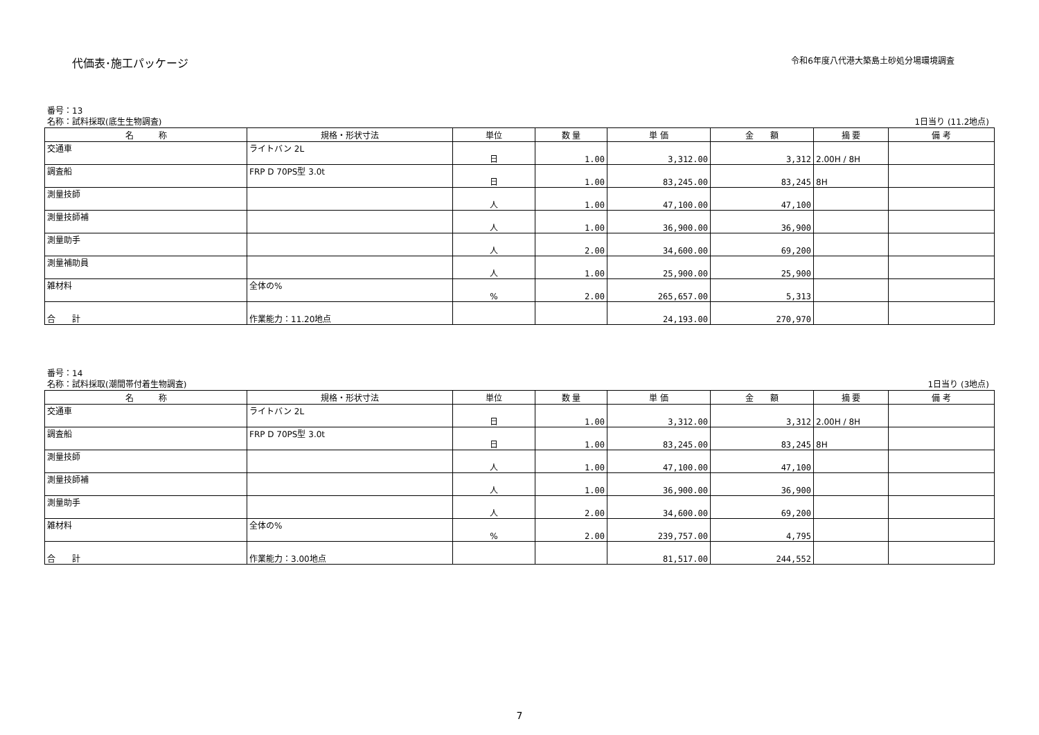代価表･施工パッケージ
令和6年度八代港大築島土砂処分場環境調査
番号：13
名称：試料採取(底生生物調査) 1日当り (11.2地点)
| 名 称 | 規格・形状寸法 | 単位 | 数 量 | 単 価 | 金 額 | 摘 要 | 備 考 |
| --- | --- | --- | --- | --- | --- | --- | --- |
| 交通車 | ライトバン 2L | 日 | 1.00 | 3,312.00 | 3,312 | 2.00H / 8H | |
| 調査船 | FRP D 70PS型 3.0t | 日 | 1.00 | 83,245.00 | 83,245 | 8H | |
| 測量技師 | | 人 | 1.00 | 47,100.00 | 47,100 | | |
| 測量技師補 | | 人 | 1.00 | 36,900.00 | 36,900 | | |
| 測量助手 | | 人 | 2.00 | 34,600.00 | 69,200 | | |
| 測量補助員 | | 人 | 1.00 | 25,900.00 | 25,900 | | |
| 雑材料 | 全体の% | % | 2.00 | 265,657.00 | 5,313 | | |
| 合 計 | 作業能力：11.20地点 | | | 24,193.00 | 270,970 | | |
番号：14
名称：試料採取(潮間帯付着生物調査) 1日当り (3地点)
| 名 称 | 規格・形状寸法 | 単位 | 数 量 | 単 価 | 金 額 | 摘 要 | 備 考 |
| --- | --- | --- | --- | --- | --- | --- | --- |
| 交通車 | ライトバン 2L | 日 | 1.00 | 3,312.00 | 3,312 | 2.00H / 8H | |
| 調査船 | FRP D 70PS型 3.0t | 日 | 1.00 | 83,245.00 | 83,245 | 8H | |
| 測量技師 | | 人 | 1.00 | 47,100.00 | 47,100 | | |
| 測量技師補 | | 人 | 1.00 | 36,900.00 | 36,900 | | |
| 測量助手 | | 人 | 2.00 | 34,600.00 | 69,200 | | |
| 雑材料 | 全体の% | % | 2.00 | 239,757.00 | 4,795 | | |
| 合 計 | 作業能力：3.00地点 | | | 81,517.00 | 244,552 | | |
7